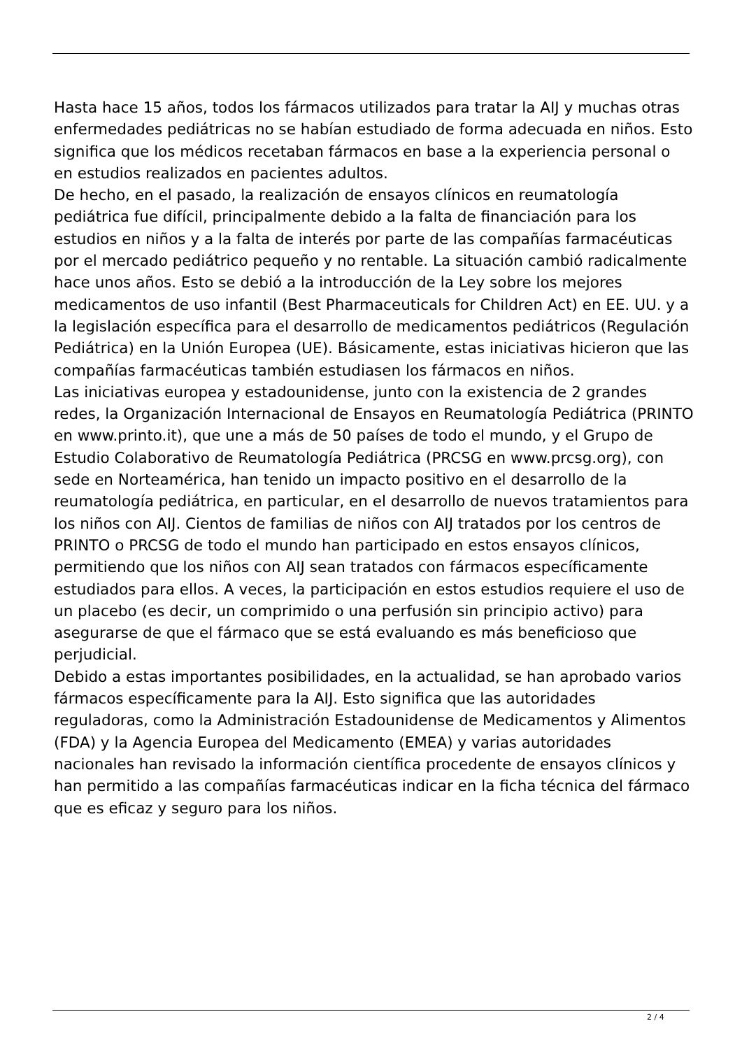Hasta hace 15 años, todos los fármacos utilizados para tratar la AIJ y muchas otras enfermedades pediátricas no se habían estudiado de forma adecuada en niños. Esto significa que los médicos recetaban fármacos en base a la experiencia personal o en estudios realizados en pacientes adultos.
De hecho, en el pasado, la realización de ensayos clínicos en reumatología pediátrica fue difícil, principalmente debido a la falta de financiación para los estudios en niños y a la falta de interés por parte de las compañías farmacéuticas por el mercado pediátrico pequeño y no rentable. La situación cambió radicalmente hace unos años. Esto se debió a la introducción de la Ley sobre los mejores medicamentos de uso infantil (Best Pharmaceuticals for Children Act) en EE. UU. y a la legislación específica para el desarrollo de medicamentos pediátricos (Regulación Pediátrica) en la Unión Europea (UE). Básicamente, estas iniciativas hicieron que las compañías farmacéuticas también estudiasen los fármacos en niños.
Las iniciativas europea y estadounidense, junto con la existencia de 2 grandes redes, la Organización Internacional de Ensayos en Reumatología Pediátrica (PRINTO en www.printo.it), que une a más de 50 países de todo el mundo, y el Grupo de Estudio Colaborativo de Reumatología Pediátrica (PRCSG en www.prcsg.org), con sede en Norteamérica, han tenido un impacto positivo en el desarrollo de la reumatología pediátrica, en particular, en el desarrollo de nuevos tratamientos para los niños con AIJ. Cientos de familias de niños con AIJ tratados por los centros de PRINTO o PRCSG de todo el mundo han participado en estos ensayos clínicos, permitiendo que los niños con AIJ sean tratados con fármacos específicamente estudiados para ellos. A veces, la participación en estos estudios requiere el uso de un placebo (es decir, un comprimido o una perfusión sin principio activo) para asegurarse de que el fármaco que se está evaluando es más beneficioso que perjudicial.
Debido a estas importantes posibilidades, en la actualidad, se han aprobado varios fármacos específicamente para la AIJ. Esto significa que las autoridades reguladoras, como la Administración Estadounidense de Medicamentos y Alimentos (FDA) y la Agencia Europea del Medicamento (EMEA) y varias autoridades nacionales han revisado la información científica procedente de ensayos clínicos y han permitido a las compañías farmacéuticas indicar en la ficha técnica del fármaco que es eficaz y seguro para los niños.
2 / 4